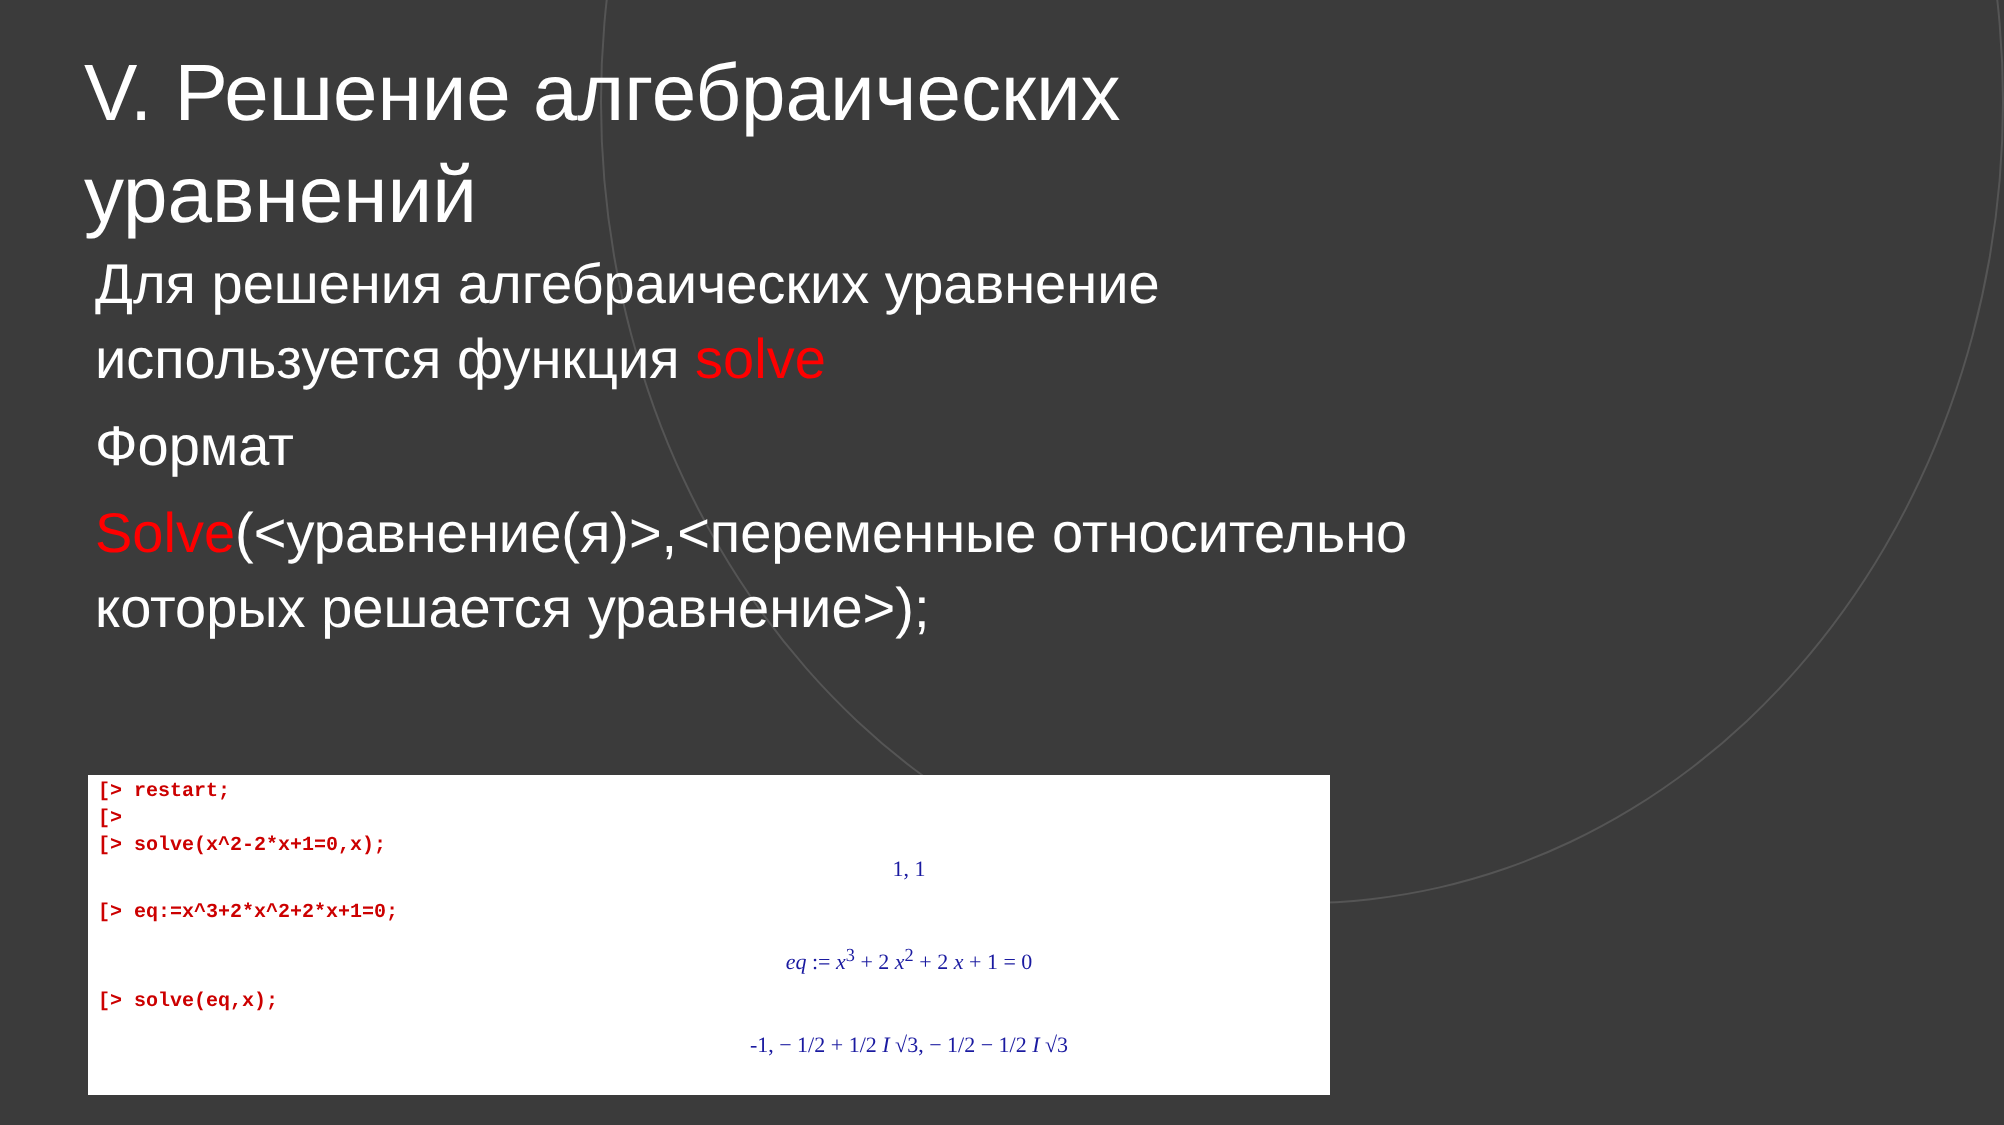V. Решение алгебраических уравнений
Для решения алгебраических уравнение используется функция solve
Формат
Solve(<уравнение(я)>,<переменные относительно которых решается уравнение>);
[> restart;
[>
[> solve(x^2-2*x+1=0,x);
1, 1
[> eq:=x^3+2*x^2+2*x+1=0;
eq := x<sup>3</sup> + 2 x<sup>2</sup> + 2 x + 1 = 0
[> solve(eq,x);
-1, − 1/2 + 1/2 I √3, − 1/2 − 1/2 I √3